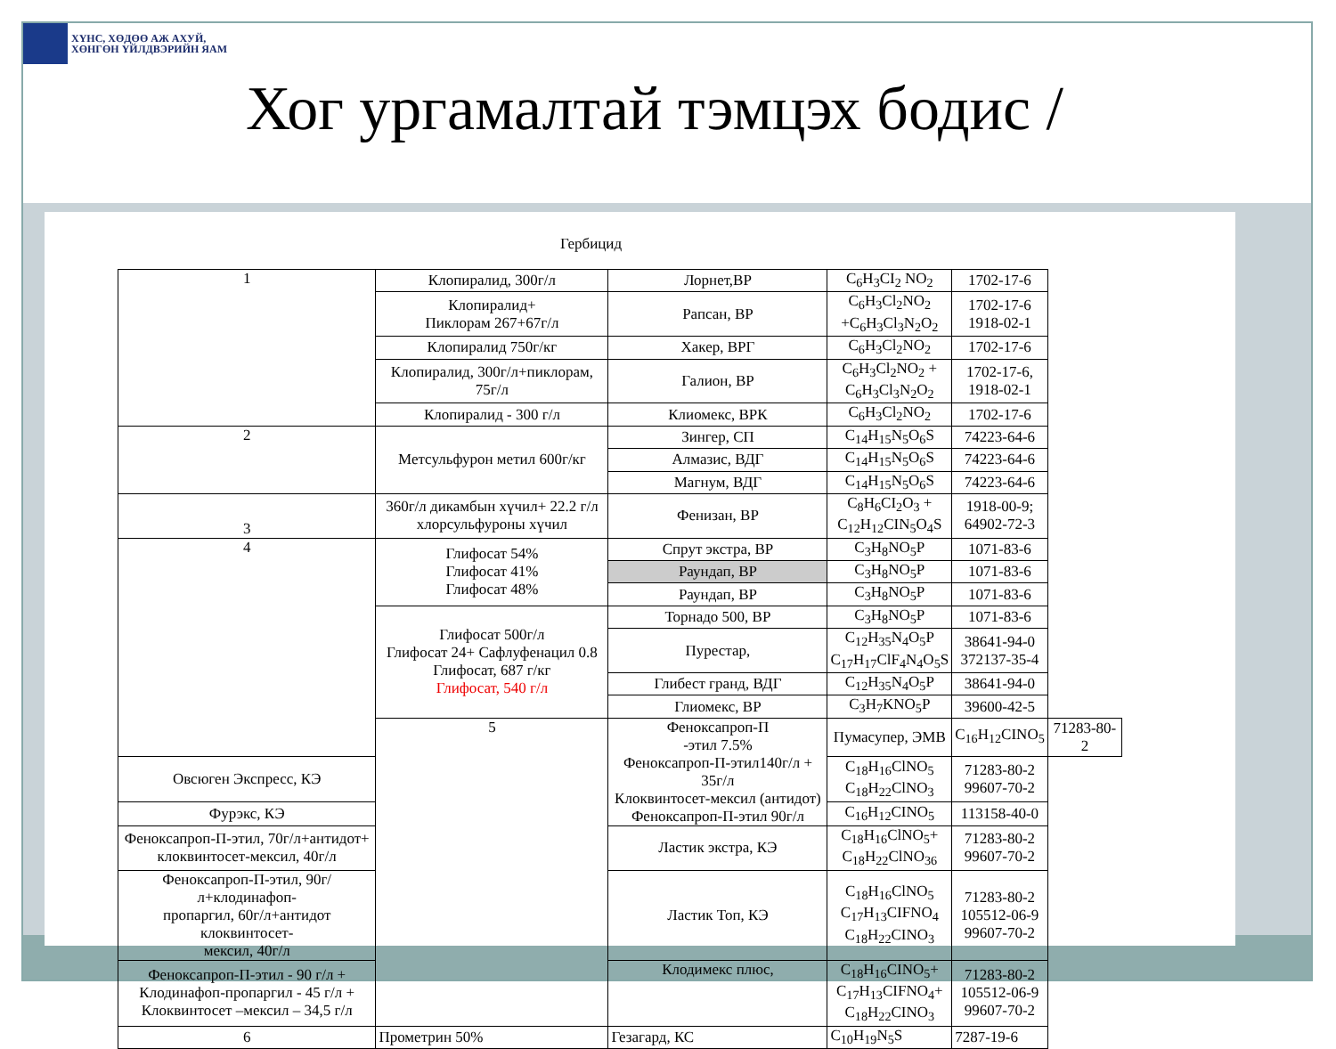ХҮНС, ХӨДӨӨ АЖ АХУЙ,
ХӨНГӨН ҮЙЛДВЭРИЙН ЯАМ
Хог ургамалтай тэмцэх бодис /
Гербицид
| 1 | Клопиралид, 300г/л | Лорнет,ВР | C<sub>6</sub>H<sub>3</sub>CI<sub>2</sub> NO<sub>2</sub> | 1702-17-6 | |
| | Клопиралид+ Пиклорам 267+67г/л | Рапсан, ВР | C<sub>6</sub>H<sub>3</sub>Cl<sub>2</sub>NO<sub>2</sub> +C<sub>6</sub>H<sub>3</sub>Cl<sub>3</sub>N<sub>2</sub>O<sub>2</sub> | 1702-17-6 1918-02-1 | |
| | Клопиралид 750г/кг | Хакер, ВРГ | C<sub>6</sub>H<sub>3</sub>Cl<sub>2</sub>NO<sub>2</sub> | 1702-17-6 | |
| | Клопиралид, 300г/л+пиклорам, 75г/л | Галион, ВР | C<sub>6</sub>H<sub>3</sub>Cl<sub>2</sub>NO<sub>2</sub> + C<sub>6</sub>H<sub>3</sub>Cl<sub>3</sub>N<sub>2</sub>O<sub>2</sub> | 1702-17-6, 1918-02-1 | |
| | Клопиралид - 300 г/л | Клиомекс, ВРК | C<sub>6</sub>H<sub>3</sub>Cl<sub>2</sub>NO<sub>2</sub> | 1702-17-6 | |
| 2 | Метсульфурон метил 600г/кг | Зингер, СП | C<sub>14</sub>H<sub>15</sub>N<sub>5</sub>O<sub>6</sub>S | 74223-64-6 | |
| | | Алмазис, ВДГ | C<sub>14</sub>H<sub>15</sub>N<sub>5</sub>O<sub>6</sub>S | 74223-64-6 | |
| | | Магнум, ВДГ | C<sub>14</sub>H<sub>15</sub>N<sub>5</sub>O<sub>6</sub>S | 74223-64-6 | |
| 3 | 360г/л дикамбын хүчил+ 22.2 г/л хлорсульфуроны хүчил | Фенизан, ВР | C<sub>8</sub>H<sub>6</sub>CI<sub>2</sub>O<sub>3</sub> + C<sub>12</sub>H<sub>12</sub>CIN<sub>5</sub>O<sub>4</sub>S | 1918-00-9; 64902-72-3 | |
| 4 | Глифосат 54% Глифосат 41% Глифосат 48% | Спрут экстра, ВР | C<sub>3</sub>H<sub>8</sub>NO<sub>5</sub>P | 1071-83-6 | |
| | | Раундап, ВР | C<sub>3</sub>H<sub>8</sub>NO<sub>5</sub>P | 1071-83-6 | |
| | | Раундап, ВР | C<sub>3</sub>H<sub>8</sub>NO<sub>5</sub>P | 1071-83-6 | |
| | Глифосат 500г/л Глифосат 24+ Сафлуфенацил 0.8 Глифосат, 687 г/кг Глифосат, 540 г/л | Торнадо 500, ВР | C<sub>3</sub>H<sub>8</sub>NO<sub>5</sub>P | 1071-83-6 | |
| | | Пурестар, | C<sub>12</sub>H<sub>35</sub>N<sub>4</sub>O<sub>5</sub>P C<sub>17</sub>H<sub>17</sub>ClF<sub>4</sub>N<sub>4</sub>O<sub>5</sub>S | 38641-94-0 372137-35-4 | |
| | | Глибест гранд, ВДГ | C<sub>12</sub>H<sub>35</sub>N<sub>4</sub>O<sub>5</sub>P | 38641-94-0 | |
| | | Глиомекс, ВР | C<sub>3</sub>H<sub>7</sub>KNO<sub>5</sub>P | 39600-42-5 | |
| | 5 | Феноксапроп-П -этил 7.5% Феноксапроп-П-этил140г/л + 35г/л Клоквинтосет-мексил (антидот) Феноксапроп-П-этил 90г/л | Пумасупер, ЭМВ | C<sub>16</sub>H<sub>12</sub>CINO<sub>5</sub> | 71283-80-2 |
| Овсюген Экспресс, КЭ | | | C<sub>18</sub>H<sub>16</sub>ClNO<sub>5</sub> C<sub>18</sub>H<sub>22</sub>ClNO<sub>3</sub> | 71283-80-2 99607-70-2 | |
| Фурэкс, КЭ | | | C<sub>16</sub>H<sub>12</sub>CINO<sub>5</sub> | 113158-40-0 | |
| Феноксапроп-П-этил, 70г/л+антидот+ клоквинтосет-мексил, 40г/л | | Ластик экстра, КЭ | C<sub>18</sub>H<sub>16</sub>ClNO<sub>5</sub>+ C<sub>18</sub>H<sub>22</sub>ClNO<sub>36</sub> | 71283-80-2 99607-70-2 | |
| Феноксапроп-П-этил, 90г/л+клодинафоп- пропаргил, 60г/л+антидот клоквинтосет- мексил, 40г/л | | Ластик Топ, КЭ | C<sub>18</sub>H<sub>16</sub>ClNO<sub>5</sub> C<sub>17</sub>H<sub>13</sub>CIFNO<sub>4</sub> C<sub>18</sub>H<sub>22</sub>CINO<sub>3</sub> | 71283-80-2 105512-06-9 99607-70-2 | |
| Феноксапроп-П-этил - 90 г/л + Клодинафоп-пропаргил - 45 г/л + Клоквинтосет –мексил – 34,5 г/л | | Клодимекс плюс, | C<sub>18</sub>H<sub>16</sub>CINO<sub>5</sub>+ C<sub>17</sub>H<sub>13</sub>CIFNO<sub>4</sub>+ C<sub>18</sub>H<sub>22</sub>CINO<sub>3</sub> | 71283-80-2 105512-06-9 99607-70-2 | |
| 6 | Прометрин 50% | Гезагард, КС | C<sub>10</sub>H<sub>19</sub>N<sub>5</sub>S | 7287-19-6 | |